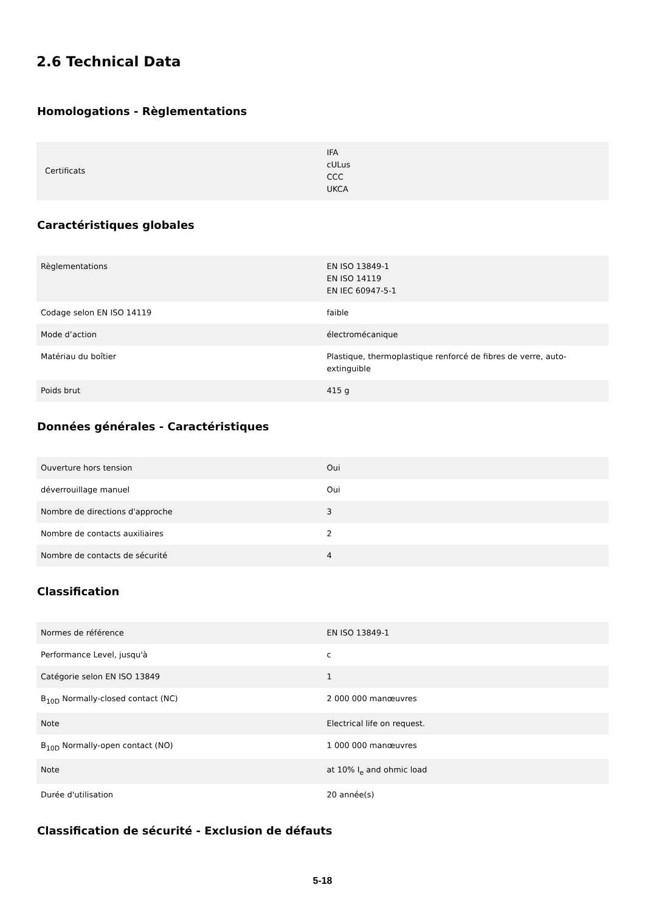2.6 Technical Data
Homologations - Règlementations
| Certificats | IFA cULus CCC UKCA |
Caractéristiques globales
| Règlementations | EN ISO 13849-1 EN ISO 14119 EN IEC 60947-5-1 |
| Codage selon EN ISO 14119 | faible |
| Mode d’action | électromécanique |
| Matériau du boîtier | Plastique, thermoplastique renforcé de fibres de verre, auto-extinguible |
| Poids brut | 415 g |
Données générales - Caractéristiques
| Ouverture hors tension | Oui |
| déverrouillage manuel | Oui |
| Nombre de directions d'approche | 3 |
| Nombre de contacts auxiliaires | 2 |
| Nombre de contacts de sécurité | 4 |
Classification
| Normes de référence | EN ISO 13849-1 |
| Performance Level, jusqu'à | c |
| Catégorie selon EN ISO 13849 | 1 |
| B<sub>10D</sub> Normally-closed contact (NC) | 2 000 000 manœuvres |
| Note | Electrical life on request. |
| B<sub>10D</sub> Normally-open contact (NO) | 1 000 000 manœuvres |
| Note | at 10% I<sub>e</sub> and ohmic load |
| Durée d'utilisation | 20 année(s) |
Classification de sécurité - Exclusion de défauts
5-18